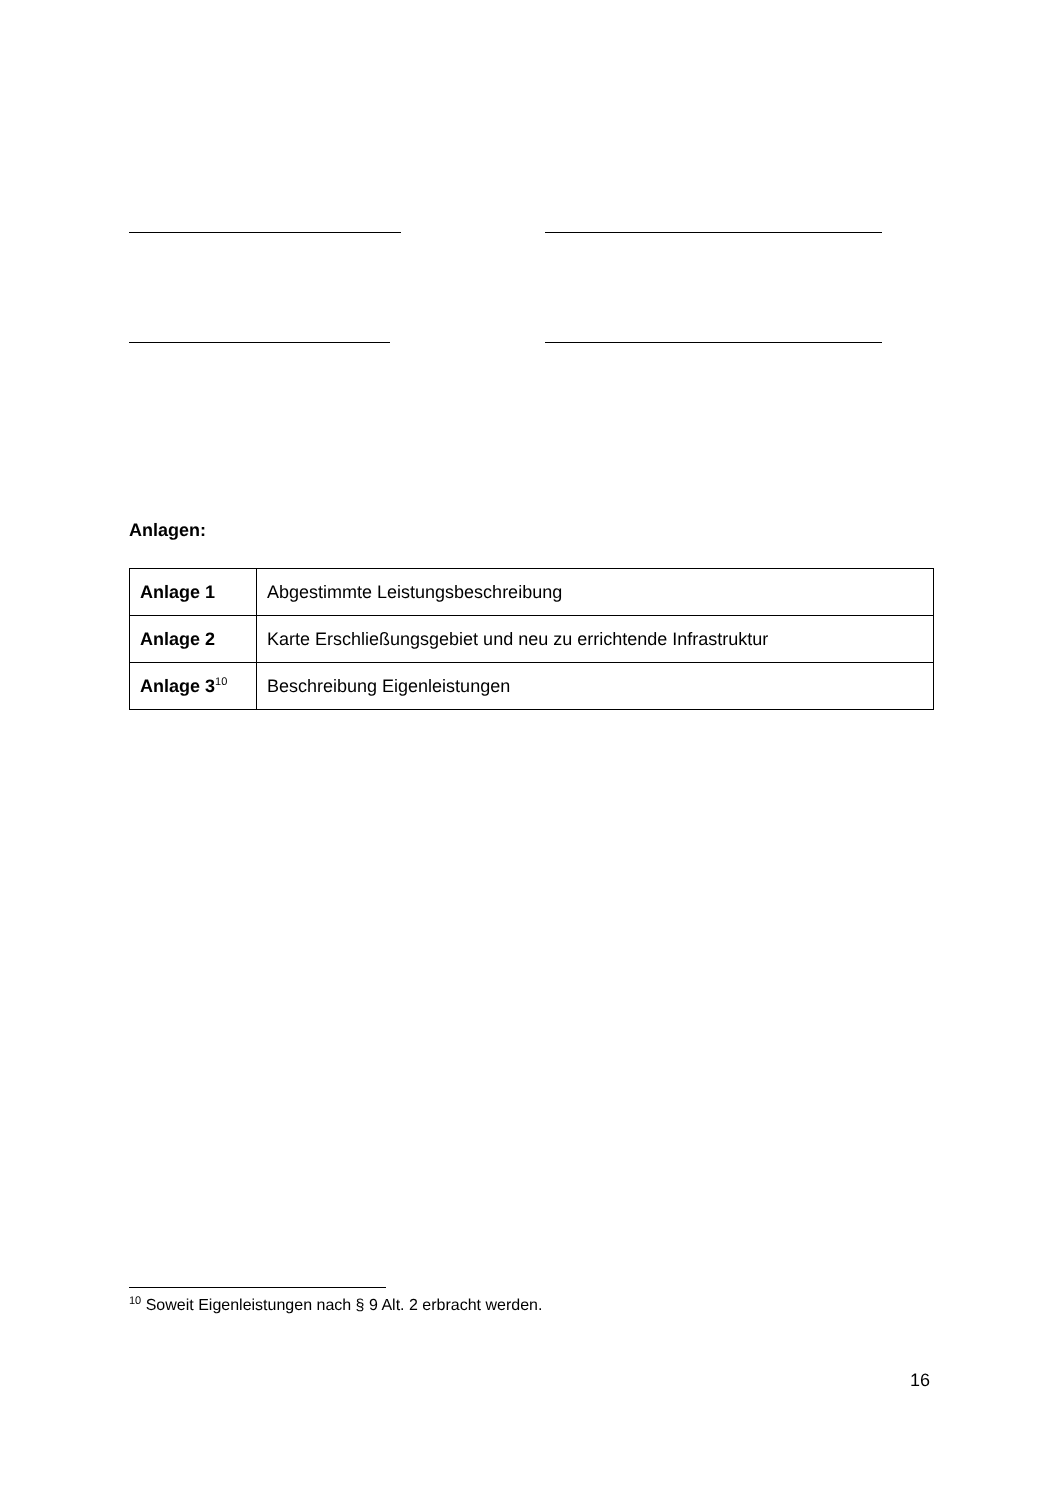Anlagen:
| Anlage 1 | Abgestimmte Leistungsbeschreibung |
| Anlage 2 | Karte Erschließungsgebiet und neu zu errichtende Infrastruktur |
| Anlage 3<sup>10</sup> | Beschreibung Eigenleistungen |
<sup>10</sup> Soweit Eigenleistungen nach § 9 Alt. 2 erbracht werden.
16